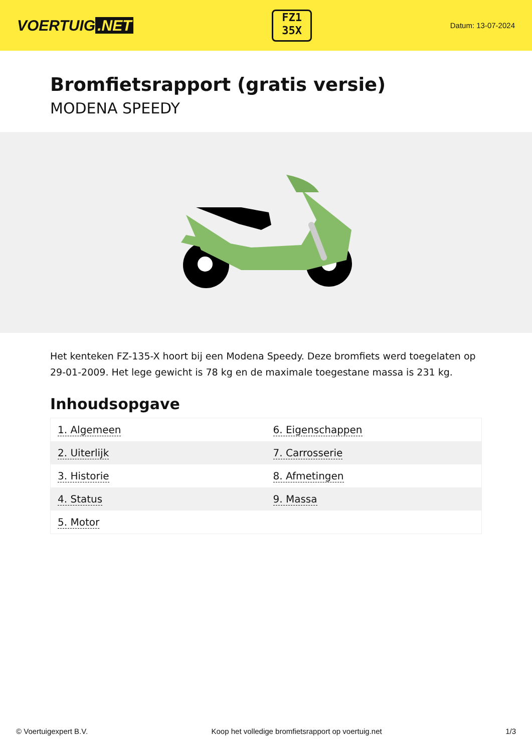VOERTUIG.NET
FZ1
35X
Datum: 13-07-2024
Bromfietsrapport (gratis versie)
MODENA SPEEDY
Het kenteken FZ-135-X hoort bij een Modena Speedy. Deze bromfiets werd toegelaten op 29-01-2009. Het lege gewicht is 78 kg en de maximale toegestane massa is 231 kg.
Inhoudsopgave
| 1. Algemeen | 6. Eigenschappen |
| 2. Uiterlijk | 7. Carrosserie |
| 3. Historie | 8. Afmetingen |
| 4. Status | 9. Massa |
| 5. Motor | |
© Voertuigexpert B.V. Koop het volledige bromfietsrapport op voertuig.net 1/3